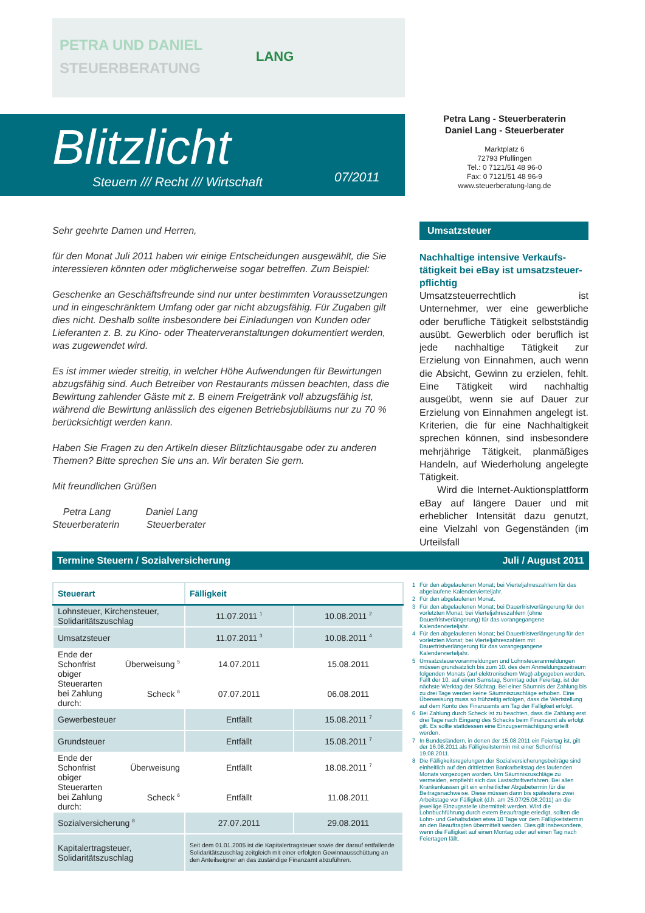PETRA UND DANIEL
STEUERBERATUNG
LANG
Blitzlicht
Steuern /// Recht /// Wirtschaft
07/2011
Petra Lang - Steuerberaterin
Daniel Lang - Steuerberater
Marktplatz 6
72793 Pfullingen
Tel.: 0 7121/51 48 96-0
Fax: 0 7121/51 48 96-9
www.steuerberatung-lang.de
Sehr geehrte Damen und Herren,
für den Monat Juli 2011 haben wir einige Entscheidungen ausgewählt, die Sie interessieren könnten oder möglicherweise sogar betreffen. Zum Beispiel:
Geschenke an Geschäftsfreunde sind nur unter bestimmten Voraussetzungen und in eingeschränktem Umfang oder gar nicht abzugsfähig. Für Zugaben gilt dies nicht. Deshalb sollte insbesondere bei Einladungen von Kunden oder Lieferanten z. B. zu Kino- oder Theaterveranstaltungen dokumentiert werden, was zugewendet wird.
Es ist immer wieder streitig, in welcher Höhe Aufwendungen für Bewirtungen abzugsfähig sind. Auch Betreiber von Restaurants müssen beachten, dass die Bewirtung zahlender Gäste mit z. B einem Freigetränk voll abzugsfähig ist, während die Bewirtung anlässlich des eigenen Betriebsjubiläums nur zu 70 % berücksichtigt werden kann.
Haben Sie Fragen zu den Artikeln dieser Blitzlichtausgabe oder zu anderen Themen? Bitte sprechen Sie uns an. Wir beraten Sie gern.
Mit freundlichen Grüßen
Petra Lang Daniel Lang
Steuerberaterin Steuerberater
Umsatzsteuer
Nachhaltige intensive Verkaufs­tätigkeit bei eBay ist umsatzsteuer­pflichtig
Umsatzsteuerrechtlich ist Unternehmer, wer eine gewerbliche oder berufliche Tätigkeit selbstständig ausübt. Gewerblich oder beruflich ist jede nachhaltige Tätigkeit zur Erzielung von Einnahmen, auch wenn die Absicht, Gewinn zu erzielen, fehlt. Eine Tätigkeit wird nachhaltig ausgeübt, wenn sie auf Dauer zur Erzielung von Einnahmen angelegt ist. Kriterien, die für eine Nachhaltigkeit sprechen können, sind insbesondere mehrjährige Tätigkeit, planmäßiges Handeln, auf Wiederholung angelegte Tätigkeit.
Wird die Internet-Auktionsplattform eBay auf längere Dauer und mit erheblicher Intensität dazu genutzt, eine Vielzahl von Gegenständen (im Urteilsfall
Termine Steuern / Sozialversicherung Juli / August 2011
| Steuerart | | Fälligkeit | |
| --- | --- | --- | --- |
| Lohnsteuer, Kirchensteuer, Solidaritätszuschlag | | 11.07.2011 <sup>1</sup> | 10.08.2011 <sup>2</sup> |
| Umsatzsteuer | | 11.07.2011 <sup>3</sup> | 10.08.2011 <sup>4</sup> |
| Ende der Schonfrist obiger Steuerarten bei Zahlung durch: | Überweisung <sup>5</sup> | 14.07.2011 | 15.08.2011 |
| | Scheck <sup>6</sup> | 07.07.2011 | 06.08.2011 |
| Gewerbesteuer | | Entfällt | 15.08.2011 <sup>7</sup> |
| Grundsteuer | | Entfällt | 15.08.2011 <sup>7</sup> |
| Ende der Schonfrist obiger Steuerarten bei Zahlung durch: | Überweisung | Entfällt | 18.08.2011 <sup>7</sup> |
| | Scheck <sup>6</sup> | Entfällt | 11.08.2011 |
| Sozialversicherung <sup>8</sup> | | 27.07.2011 | 29.08.2011 |
| Kapitalertragsteuer, Solidaritätszuschlag | | Seit dem 01.01.2005 ist die Kapitalertragsteuer sowie der darauf entfallende Solidaritätszuschlag zeitgleich mit einer erfolgten Gewinnausschüttung an den Anteilseigner an das zuständige Finanzamt abzuführen. | |
1 Für den abgelaufenen Monat; bei Vierteljahreszahlern für das abgelaufene Kalendervierteljahr.
2 Für den abgelaufenen Monat.
3 Für den abgelaufenen Monat; bei Dauerfristverlängerung für den vorletzten Monat; bei Vierteljahreszahlern (ohne Dauerfristverlängerung) für das vorangegangene Kalendervierteljahr.
4 Für den abgelaufenen Monat; bei Dauerfristverlängerung für den vorletzten Monat; bei Vierteljahreszahlern mit Dauerfristverlängerung für das vorangegangene Kalendervierteljahr.
5 Umsatzsteuervoranmeldungen und Lohnsteueranmeldungen müssen grundsätzlich bis zum 10. des dem Anmeldungszeitraum folgenden Monats (auf elektronischem Weg) abgegeben werden. Fällt der 10. auf einen Samstag, Sonntag oder Feiertag, ist der nächste Werktag der Stichtag. Bei einer Säumnis der Zahlung bis zu drei Tage werden keine Säumniszuschläge erhoben. Eine Überweisung muss so frühzeitig erfolgen, dass die Wertstellung auf dem Konto des Finanzamts am Tag der Fälligkeit erfolgt.
6 Bei Zahlung durch Scheck ist zu beachten, dass die Zahlung erst drei Tage nach Eingang des Schecks beim Finanzamt als erfolgt gilt. Es sollte stattdessen eine Einzugsermächtigung erteilt werden.
7 In Bundesländern, in denen der 15.08.2011 ein Feiertag ist, gilt der 16.08.2011 als Fälligkeitstermin mit einer Schonfrist 19.08.2011.
8 Die Fälligkeitsregelungen der Sozialversicherungsbeiträge sind einheitlich auf den drittletzten Bankarbeitstag des laufenden Monats vorgezogen worden. Um Säumniszuschläge zu vermeiden, empfiehlt sich das Lastschriftverfahren. Bei allen Krankenkassen gilt ein einheitlicher Abgabetermin für die Beitragsnachweise. Diese müssen dann bis spätestens zwei Arbeitstage vor Fälligkeit (d.h. am 25.07/25.08.2011) an die jeweilige Einzugsstelle übermittelt werden. Wird die Lohnbuchführung durch extern Beauftragte erledigt, sollten die Lohn- und Gehaltsdaten etwa 10 Tage vor dem Fälligkeitstermin an den Beauftragten übermittelt werden. Dies gilt insbesondere, wenn die Fälligkeit auf einen Montag oder auf einen Tag nach Feiertagen fällt.